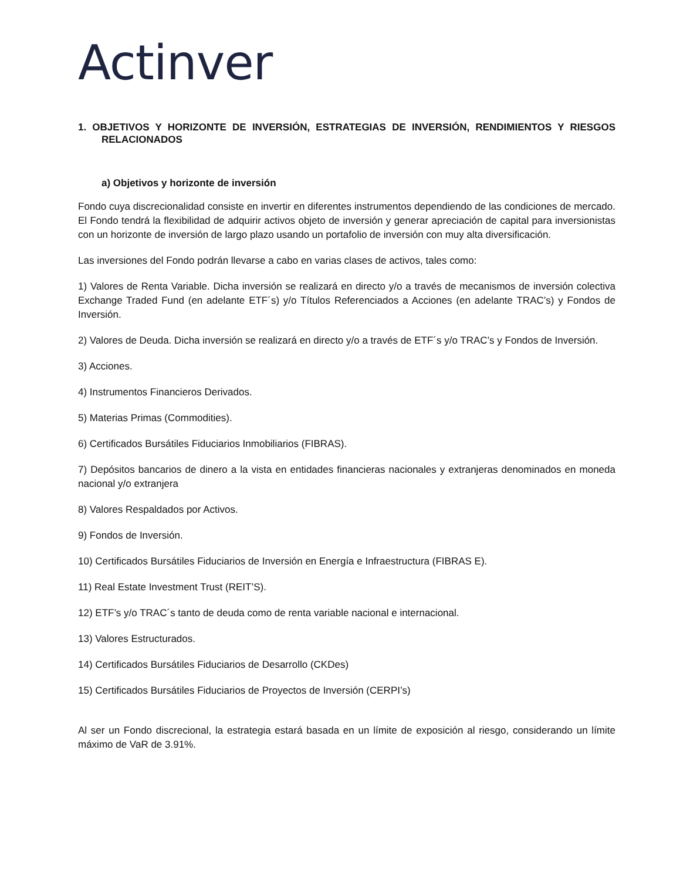Actinver
1. OBJETIVOS Y HORIZONTE DE INVERSIÓN, ESTRATEGIAS DE INVERSIÓN, RENDIMIENTOS Y RIESGOS RELACIONADOS
a) Objetivos y horizonte de inversión
Fondo cuya discrecionalidad consiste en invertir en diferentes instrumentos dependiendo de las condiciones de mercado. El Fondo tendrá la flexibilidad de adquirir activos objeto de inversión y generar apreciación de capital para inversionistas con un horizonte de inversión de largo plazo usando un portafolio de inversión con muy alta diversificación.
Las inversiones del Fondo podrán llevarse a cabo en varias clases de activos, tales como:
1) Valores de Renta Variable. Dicha inversión se realizará en directo y/o a través de mecanismos de inversión colectiva Exchange Traded Fund (en adelante ETF´s) y/o Títulos Referenciados a Acciones (en adelante TRAC’s) y Fondos de Inversión.
2) Valores de Deuda. Dicha inversión se realizará en directo y/o a través de ETF´s y/o TRAC’s y Fondos de Inversión.
3) Acciones.
4) Instrumentos Financieros Derivados.
5) Materias Primas (Commodities).
6) Certificados Bursátiles Fiduciarios Inmobiliarios (FIBRAS).
7) Depósitos bancarios de dinero a la vista en entidades financieras nacionales y extranjeras denominados en moneda nacional y/o extranjera
8) Valores Respaldados por Activos.
9) Fondos de Inversión.
10) Certificados Bursátiles Fiduciarios de Inversión en Energía e Infraestructura (FIBRAS E).
11) Real Estate Investment Trust (REIT’S).
12) ETF’s y/o TRAC´s tanto de deuda como de renta variable nacional e internacional.
13) Valores Estructurados.
14) Certificados Bursátiles Fiduciarios de Desarrollo (CKDes)
15) Certificados Bursátiles Fiduciarios de Proyectos de Inversión (CERPI’s)
Al ser un Fondo discrecional, la estrategia estará basada en un límite de exposición al riesgo, considerando un límite máximo de VaR de 3.91%.